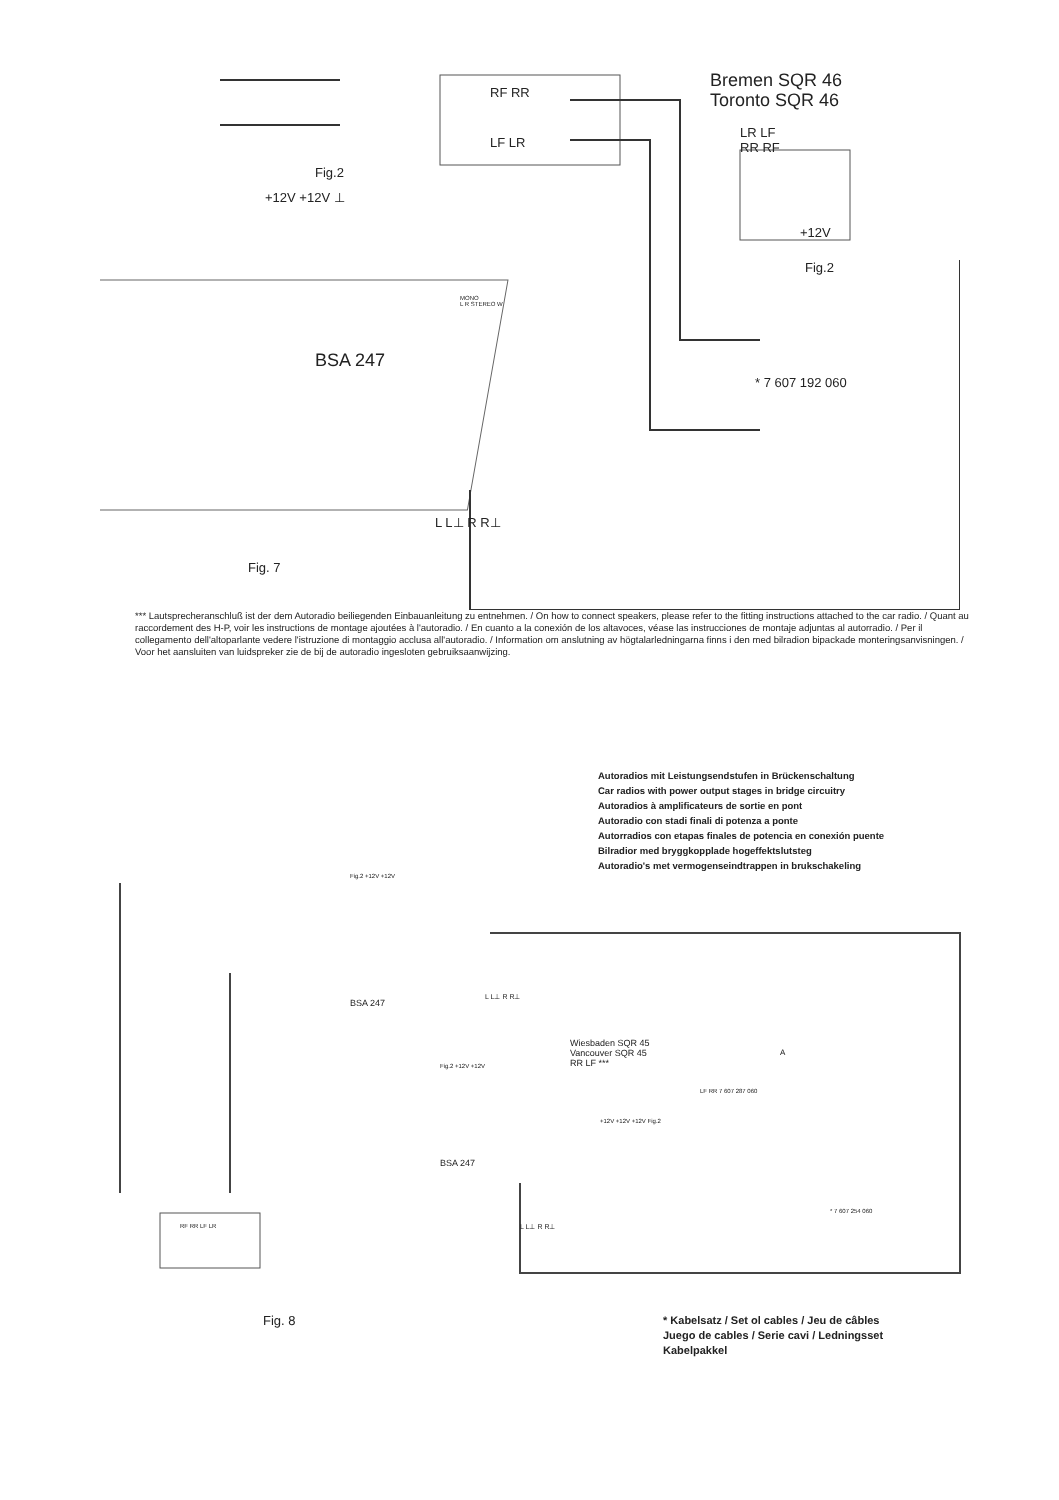Bremen SQR 46
Toronto SQR 46
LR LF
RR RF
RF RR
LF LR
Fig.2
+12V +12V ⊥
+12V
Fig.2
MONO
L R STEREO W
BSA 247
* 7 607 192 060
L L⊥ R R⊥
Fig. 7
*** Lautsprecheranschluß ist der dem Autoradio beiliegenden Einbauanleitung zu entnehmen. / On how to connect speakers, please refer to the fitting instructions attached to the car radio. / Quant au raccordement des H-P, voir les instructions de montage ajoutées à l'autoradio. / En cuanto a la conexión de los altavoces, véase las instrucciones de montaje adjuntas al autorradio. / Per il collegamento dell'altoparlante vedere l'istruzione di montaggio acclusa all'autoradio. / Information om anslutning av högtalarledningarna finns i den med bilradion bipackade monteringsanvisningen. / Voor het aansluiten van luidspreker zie de bij de autoradio ingesloten gebruiksaanwijzing.
Autoradios mit Leistungsendstufen in Brückenschaltung
Car radios with power output stages in bridge circuitry
Autoradios à amplificateurs de sortie en pont
Autoradio con stadi finali di potenza a ponte
Autorradios con etapas finales de potencia en conexión puente
Bilradior med bryggkopplade hogeffektslutsteg
Autoradio's met vermogenseindtrappen in brukschakeling
Fig.2 +12V +12V
BSA 247
L L⊥ R R⊥
Wiesbaden SQR 45
Vancouver SQR 45
RR LF ***
A
Fig.2 +12V +12V
LF RR 7 607 287 060
+12V +12V +12V Fig.2
BSA 247
* 7 607 254 060
RF RR LF LR L L⊥ R R⊥
Fig. 8
* Kabelsatz / Set ol cables / Jeu de câbles
Juego de cables / Serie cavi / Ledningsset
Kabelpakkel